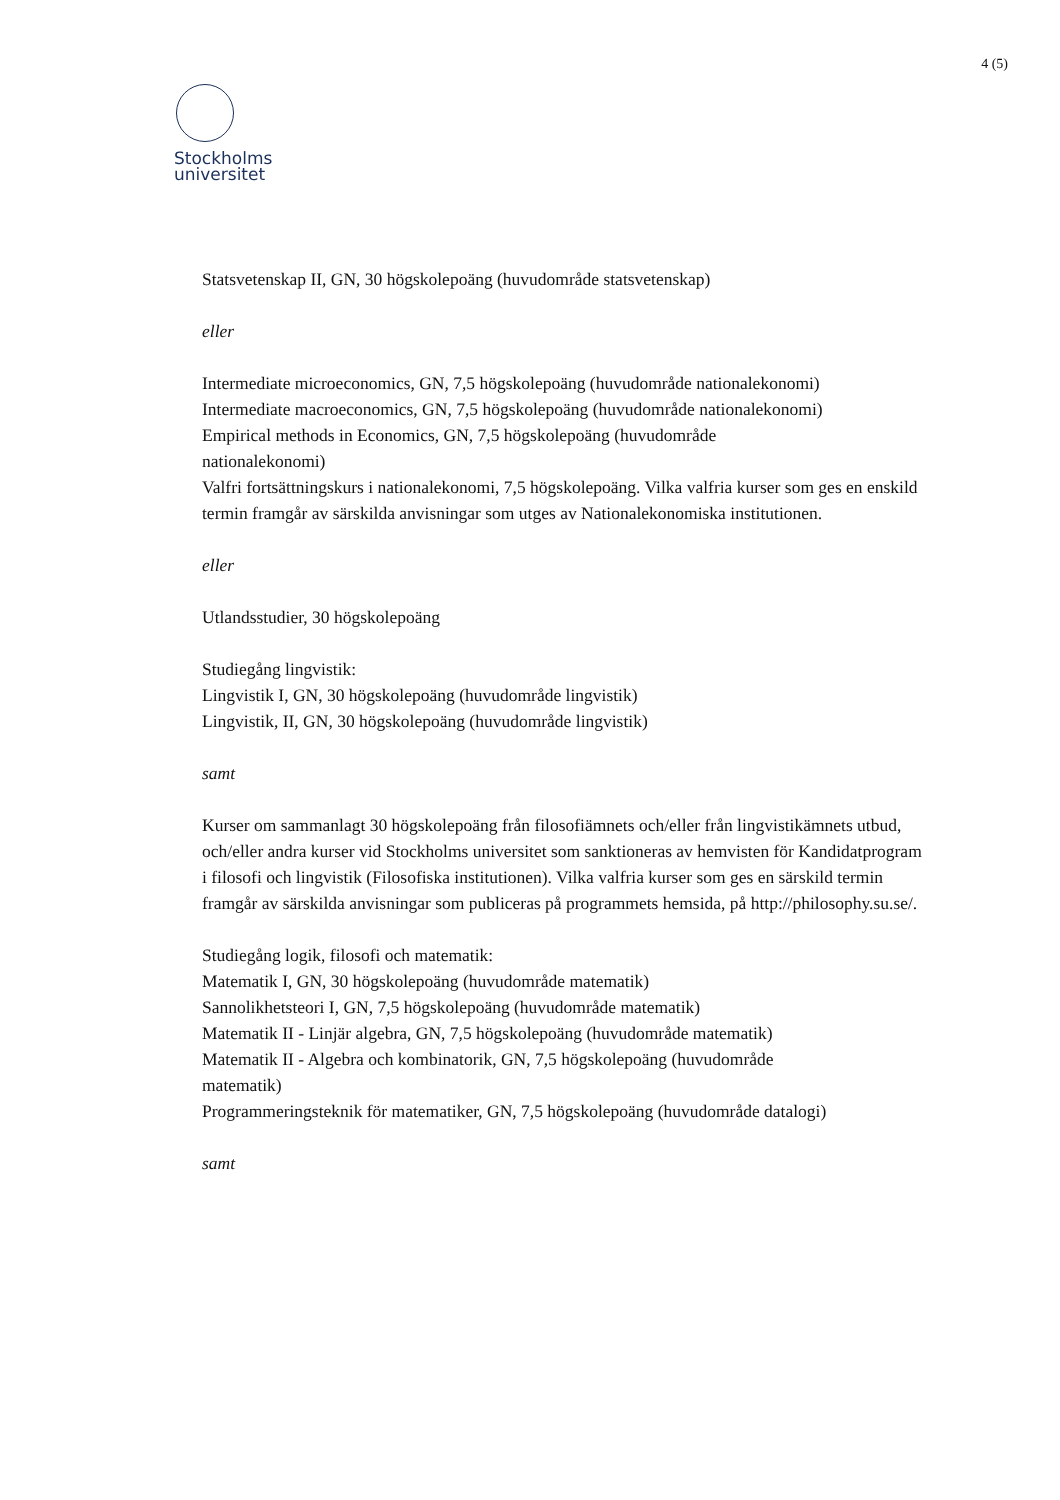4 (5)
Stockholms
universitet
Statsvetenskap II, GN, 30 högskolepoäng (huvudområde statsvetenskap)
eller
Intermediate microeconomics, GN, 7,5 högskolepoäng (huvudområde nationalekonomi)
Intermediate macroeconomics, GN, 7,5 högskolepoäng (huvudområde nationalekonomi)
Empirical methods in Economics, GN, 7,5 högskolepoäng (huvudområde
nationalekonomi)
Valfri fortsättningskurs i nationalekonomi, 7,5 högskolepoäng. Vilka valfria kurser som ges en enskild termin framgår av särskilda anvisningar som utges av Nationalekonomiska institutionen.
eller
Utlandsstudier, 30 högskolepoäng
Studiegång lingvistik:
Lingvistik I, GN, 30 högskolepoäng (huvudområde lingvistik)
Lingvistik, II, GN, 30 högskolepoäng (huvudområde lingvistik)
samt
Kurser om sammanlagt 30 högskolepoäng från filosofiämnets och/eller från lingvistikämnets utbud, och/eller andra kurser vid Stockholms universitet som sanktioneras av hemvisten för Kandidatprogram i filosofi och lingvistik (Filosofiska institutionen). Vilka valfria kurser som ges en särskild termin framgår av särskilda anvisningar som publiceras på programmets hemsida, på http://philosophy.su.se/.
Studiegång logik, filosofi och matematik:
Matematik I, GN, 30 högskolepoäng (huvudområde matematik)
Sannolikhetsteori I, GN, 7,5 högskolepoäng (huvudområde matematik)
Matematik II - Linjär algebra, GN, 7,5 högskolepoäng (huvudområde matematik)
Matematik II - Algebra och kombinatorik, GN, 7,5 högskolepoäng (huvudområde
matematik)
Programmeringsteknik för matematiker, GN, 7,5 högskolepoäng (huvudområde datalogi)
samt